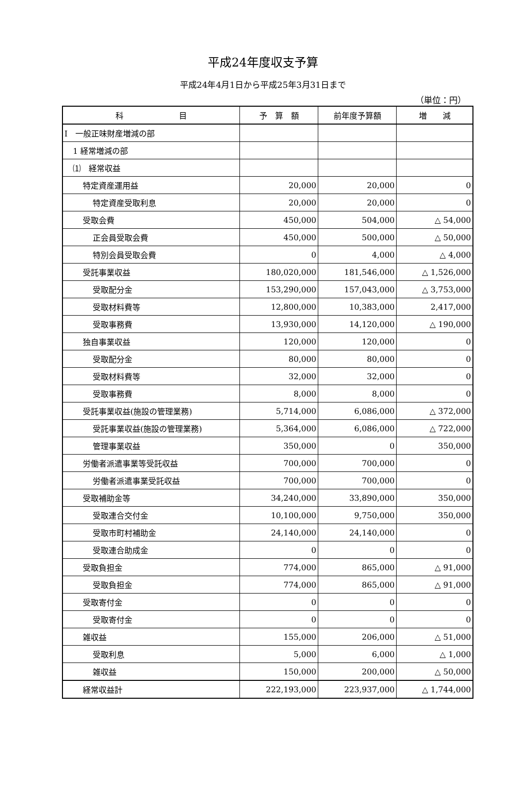平成24年度収支予算
平成24年4月1日から平成25年3月31日まで
（単位：円）
| 科 目 | 予 算 額 | 前年度予算額 | 増 減 |
| --- | --- | --- | --- |
| Ⅰ 一般正味財産増減の部 | | | |
| 1 経常増減の部 | | | |
| ⑴ 経常収益 | | | |
| 特定資産運用益 | 20,000 | 20,000 | 0 |
| 特定資産受取利息 | 20,000 | 20,000 | 0 |
| 受取会費 | 450,000 | 504,000 | △ 54,000 |
| 正会員受取会費 | 450,000 | 500,000 | △ 50,000 |
| 特別会員受取会費 | 0 | 4,000 | △ 4,000 |
| 受託事業収益 | 180,020,000 | 181,546,000 | △ 1,526,000 |
| 受取配分金 | 153,290,000 | 157,043,000 | △ 3,753,000 |
| 受取材料費等 | 12,800,000 | 10,383,000 | 2,417,000 |
| 受取事務費 | 13,930,000 | 14,120,000 | △ 190,000 |
| 独自事業収益 | 120,000 | 120,000 | 0 |
| 受取配分金 | 80,000 | 80,000 | 0 |
| 受取材料費等 | 32,000 | 32,000 | 0 |
| 受取事務費 | 8,000 | 8,000 | 0 |
| 受託事業収益(施設の管理業務) | 5,714,000 | 6,086,000 | △ 372,000 |
| 受託事業収益(施設の管理業務) | 5,364,000 | 6,086,000 | △ 722,000 |
| 管理事業収益 | 350,000 | 0 | 350,000 |
| 労働者派遣事業等受託収益 | 700,000 | 700,000 | 0 |
| 労働者派遣事業受託収益 | 700,000 | 700,000 | 0 |
| 受取補助金等 | 34,240,000 | 33,890,000 | 350,000 |
| 受取連合交付金 | 10,100,000 | 9,750,000 | 350,000 |
| 受取市町村補助金 | 24,140,000 | 24,140,000 | 0 |
| 受取連合助成金 | 0 | 0 | 0 |
| 受取負担金 | 774,000 | 865,000 | △ 91,000 |
| 受取負担金 | 774,000 | 865,000 | △ 91,000 |
| 受取寄付金 | 0 | 0 | 0 |
| 受取寄付金 | 0 | 0 | 0 |
| 雑収益 | 155,000 | 206,000 | △ 51,000 |
| 受取利息 | 5,000 | 6,000 | △ 1,000 |
| 雑収益 | 150,000 | 200,000 | △ 50,000 |
| 経常収益計 | 222,193,000 | 223,937,000 | △ 1,744,000 |